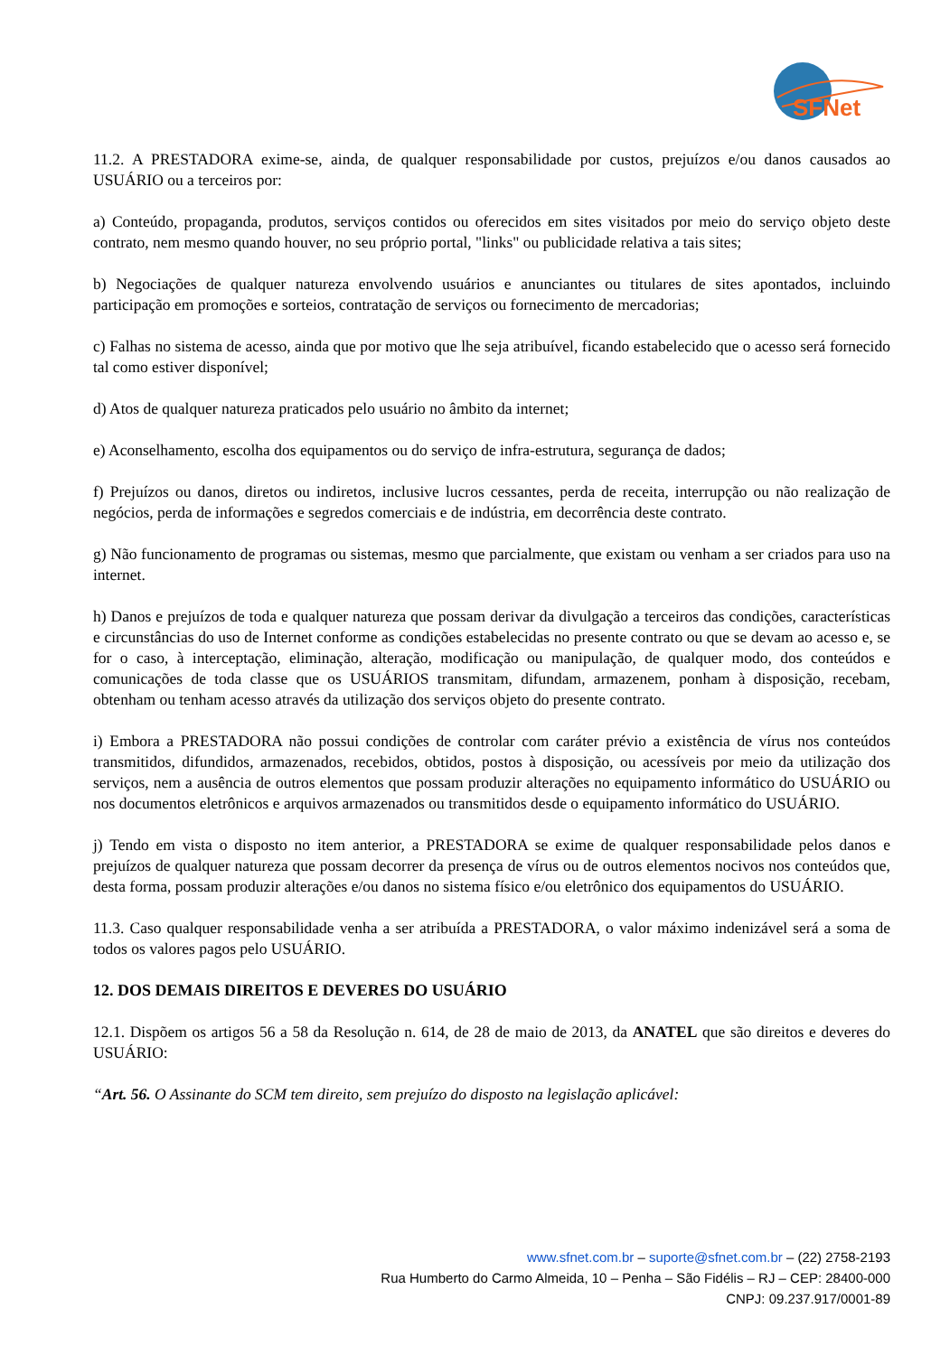SFNet
11.2. A PRESTADORA exime-se, ainda, de qualquer responsabilidade por custos, prejuízos e/ou danos causados ao USUÁRIO ou a terceiros por:
a) Conteúdo, propaganda, produtos, serviços contidos ou oferecidos em sites visitados por meio do serviço objeto deste contrato, nem mesmo quando houver, no seu próprio portal, "links" ou publicidade relativa a tais sites;
b) Negociações de qualquer natureza envolvendo usuários e anunciantes ou titulares de sites apontados, incluindo participação em promoções e sorteios, contratação de serviços ou fornecimento de mercadorias;
c) Falhas no sistema de acesso, ainda que por motivo que lhe seja atribuível, ficando estabelecido que o acesso será fornecido tal como estiver disponível;
d) Atos de qualquer natureza praticados pelo usuário no âmbito da internet;
e) Aconselhamento, escolha dos equipamentos ou do serviço de infra-estrutura, segurança de dados;
f) Prejuízos ou danos, diretos ou indiretos, inclusive lucros cessantes, perda de receita, interrupção ou não realização de negócios, perda de informações e segredos comerciais e de indústria, em decorrência deste contrato.
g) Não funcionamento de programas ou sistemas, mesmo que parcialmente, que existam ou venham a ser criados para uso na internet.
h) Danos e prejuízos de toda e qualquer natureza que possam derivar da divulgação a terceiros das condições, características e circunstâncias do uso de Internet conforme as condições estabelecidas no presente contrato ou que se devam ao acesso e, se for o caso, à interceptação, eliminação, alteração, modificação ou manipulação, de qualquer modo, dos conteúdos e comunicações de toda classe que os USUÁRIOS transmitam, difundam, armazenem, ponham à disposição, recebam, obtenham ou tenham acesso através da utilização dos serviços objeto do presente contrato.
i) Embora a PRESTADORA não possui condições de controlar com caráter prévio a existência de vírus nos conteúdos transmitidos, difundidos, armazenados, recebidos, obtidos, postos à disposição, ou acessíveis por meio da utilização dos serviços, nem a ausência de outros elementos que possam produzir alterações no equipamento informático do USUÁRIO ou nos documentos eletrônicos e arquivos armazenados ou transmitidos desde o equipamento informático do USUÁRIO.
j) Tendo em vista o disposto no item anterior, a PRESTADORA se exime de qualquer responsabilidade pelos danos e prejuízos de qualquer natureza que possam decorrer da presença de vírus ou de outros elementos nocivos nos conteúdos que, desta forma, possam produzir alterações e/ou danos no sistema físico e/ou eletrônico dos equipamentos do USUÁRIO.
11.3. Caso qualquer responsabilidade venha a ser atribuída a PRESTADORA, o valor máximo indenizável será a soma de todos os valores pagos pelo USUÁRIO.
12. DOS DEMAIS DIREITOS E DEVERES DO USUÁRIO
12.1. Dispõem os artigos 56 a 58 da Resolução n. 614, de 28 de maio de 2013, da ANATEL que são direitos e deveres do USUÁRIO:
“Art. 56. O Assinante do SCM tem direito, sem prejuízo do disposto na legislação aplicável:
www.sfnet.com.br – suporte@sfnet.com.br – (22) 2758-2193
Rua Humberto do Carmo Almeida, 10 – Penha – São Fidélis – RJ – CEP: 28400-000
CNPJ: 09.237.917/0001-89